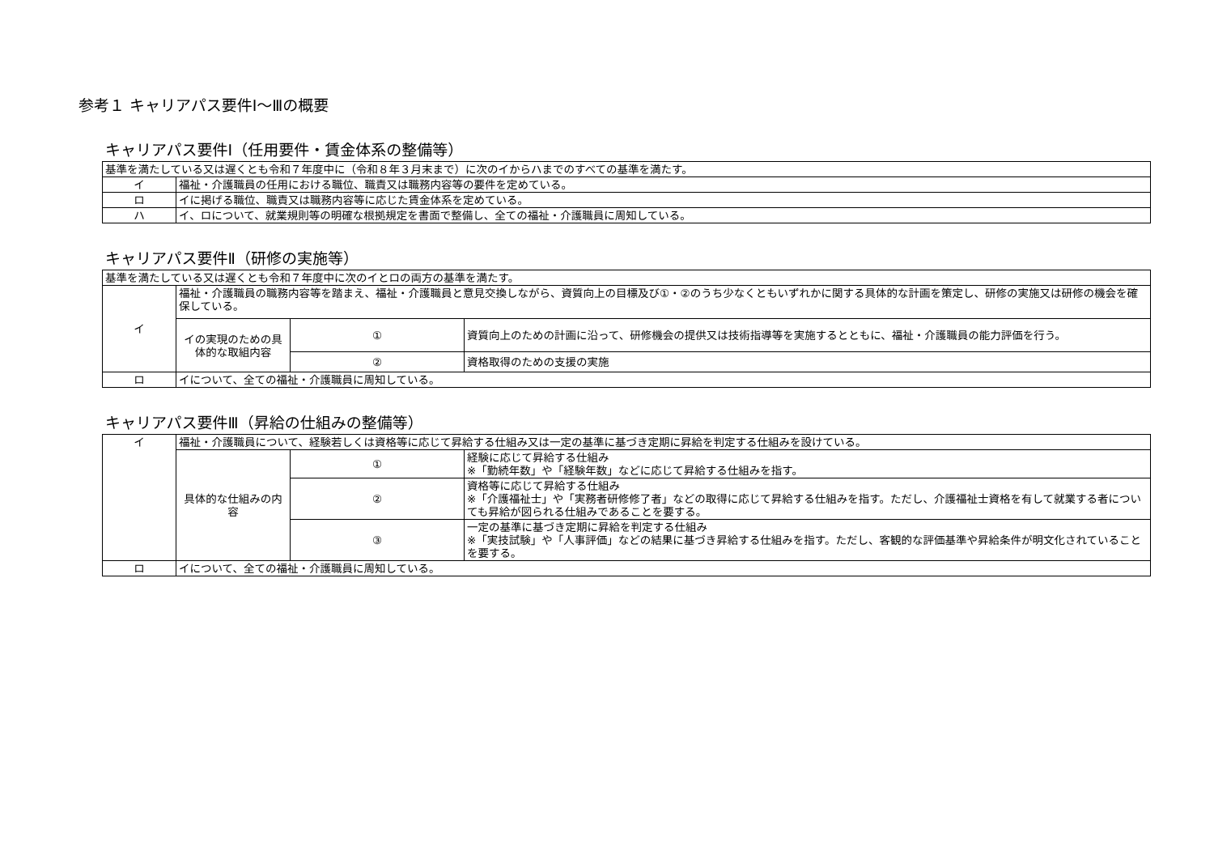参考１ キャリアパス要件Ⅰ～Ⅲの概要
キャリアパス要件Ⅰ（任用要件・賃金体系の整備等）
| 基準を満たしている又は遅くとも令和７年度中に（令和８年３月末まで）に次のイからハまでのすべての基準を満たす。 | |
| イ | 福祉・介護職員の任用における職位、職責又は職務内容等の要件を定めている。 |
| ロ | イに掲げる職位、職責又は職務内容等に応じた賃金体系を定めている。 |
| ハ | イ、ロについて、就業規則等の明確な根拠規定を書面で整備し、全ての福祉・介護職員に周知している。 |
キャリアパス要件Ⅱ（研修の実施等）
| 基準を満たしている又は遅くとも令和７年度中に次のイとロの両方の基準を満たす。 | | | |
| イ | 福祉・介護職員の職務内容等を踏まえ、福祉・介護職員と意見交換しながら、資質向上の目標及び①・②のうち少なくともいずれかに関する具体的な計画を策定し、研修の実施又は研修の機会を確保している。 | | |
| | イの実現のための具体的な取組内容 | ① | 資質向上のための計画に沿って、研修機会の提供又は技術指導等を実施するとともに、福祉・介護職員の能力評価を行う。 |
| | | ② | 資格取得のための支援の実施 |
| ロ | イについて、全ての福祉・介護職員に周知している。 | | |
キャリアパス要件Ⅲ（昇給の仕組みの整備等）
| イ | 福祉・介護職員について、経験若しくは資格等に応じて昇給する仕組み又は一定の基準に基づき定期に昇給を判定する仕組みを設けている。 | | |
| | 具体的な仕組みの内容 | ① | 経験に応じて昇給する仕組み ※「勤続年数」や「経験年数」などに応じて昇給する仕組みを指す。 |
| | | ② | 資格等に応じて昇給する仕組み ※「介護福祉士」や「実務者研修修了者」などの取得に応じて昇給する仕組みを指す。ただし、介護福祉士資格を有して就業する者についても昇給が図られる仕組みであることを要する。 |
| | | ③ | 一定の基準に基づき定期に昇給を判定する仕組み ※「実技試験」や「人事評価」などの結果に基づき昇給する仕組みを指す。ただし、客観的な評価基準や昇給条件が明文化されていることを要する。 |
| ロ | イについて、全ての福祉・介護職員に周知している。 | | |